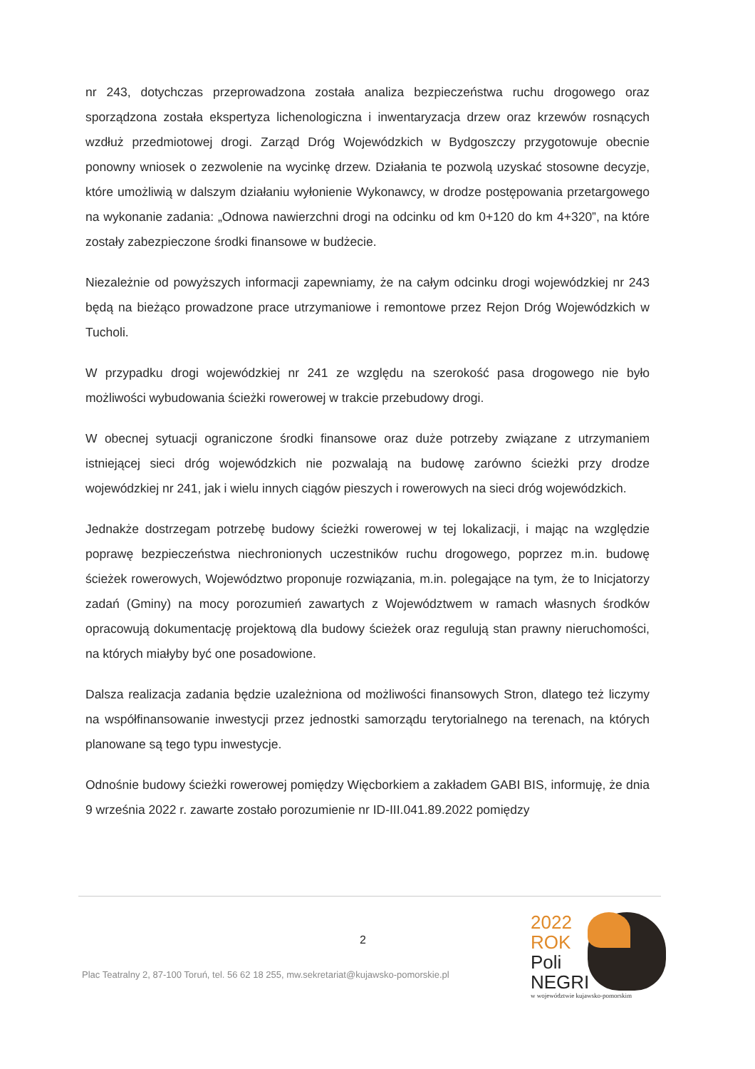nr 243, dotychczas przeprowadzona została analiza bezpieczeństwa ruchu drogowego oraz sporządzona została ekspertyza lichenologiczna i inwentaryzacja drzew oraz krzewów rosnących wzdłuż przedmiotowej drogi. Zarząd Dróg Wojewódzkich w Bydgoszczy przygotowuje obecnie ponowny wniosek o zezwolenie na wycinkę drzew. Działania te pozwolą uzyskać stosowne decyzje, które umożliwią w dalszym działaniu wyłonienie Wykonawcy, w drodze postępowania przetargowego na wykonanie zadania: „Odnowa nawierzchni drogi na odcinku od km 0+120 do km 4+320”, na które zostały zabezpieczone środki finansowe w budżecie.
Niezależnie od powyższych informacji zapewniamy, że na całym odcinku drogi wojewódzkiej nr 243 będą na bieżąco prowadzone prace utrzymaniowe i remontowe przez Rejon Dróg Wojewódzkich w Tucholi.
W przypadku drogi wojewódzkiej nr 241 ze względu na szerokość pasa drogowego nie było możliwości wybudowania ścieżki rowerowej w trakcie przebudowy drogi.
W obecnej sytuacji ograniczone środki finansowe oraz duże potrzeby związane z utrzymaniem istniejącej sieci dróg wojewódzkich nie pozwalają na budowę zarówno ścieżki przy drodze wojewódzkiej nr 241, jak i wielu innych ciągów pieszych i rowerowych na sieci dróg wojewódzkich.
Jednakże dostrzegam potrzebę budowy ścieżki rowerowej w tej lokalizacji, i mając na względzie poprawę bezpieczeństwa niechronionych uczestników ruchu drogowego, poprzez m.in. budowę ścieżek rowerowych, Województwo proponuje rozwiązania, m.in. polegające na tym, że to Inicjatorzy zadań (Gminy) na mocy porozumień zawartych z Województwem w ramach własnych środków opracowują dokumentację projektową dla budowy ścieżek oraz regulują stan prawny nieruchomości, na których miałyby być one posadowione.
Dalsza realizacja zadania będzie uzależniona od możliwości finansowych Stron, dlatego też liczymy na współfinansowanie inwestycji przez jednostki samorządu terytorialnego na terenach, na których planowane są tego typu inwestycje.
Odnośnie budowy ścieżki rowerowej pomiędzy Więcborkiem a zakładem GABI BIS, informuję, że dnia 9 września 2022 r. zawarte zostało porozumienie nr ID-III.041.89.2022 pomiędzy
2
Plac Teatralny 2, 87-100 Toruń, tel. 56 62 18 255, mw.sekretariat@kujawsko-pomorskie.pl
2022
ROK
Poli
NEGRI
w województwie kujawsko-pomorskim